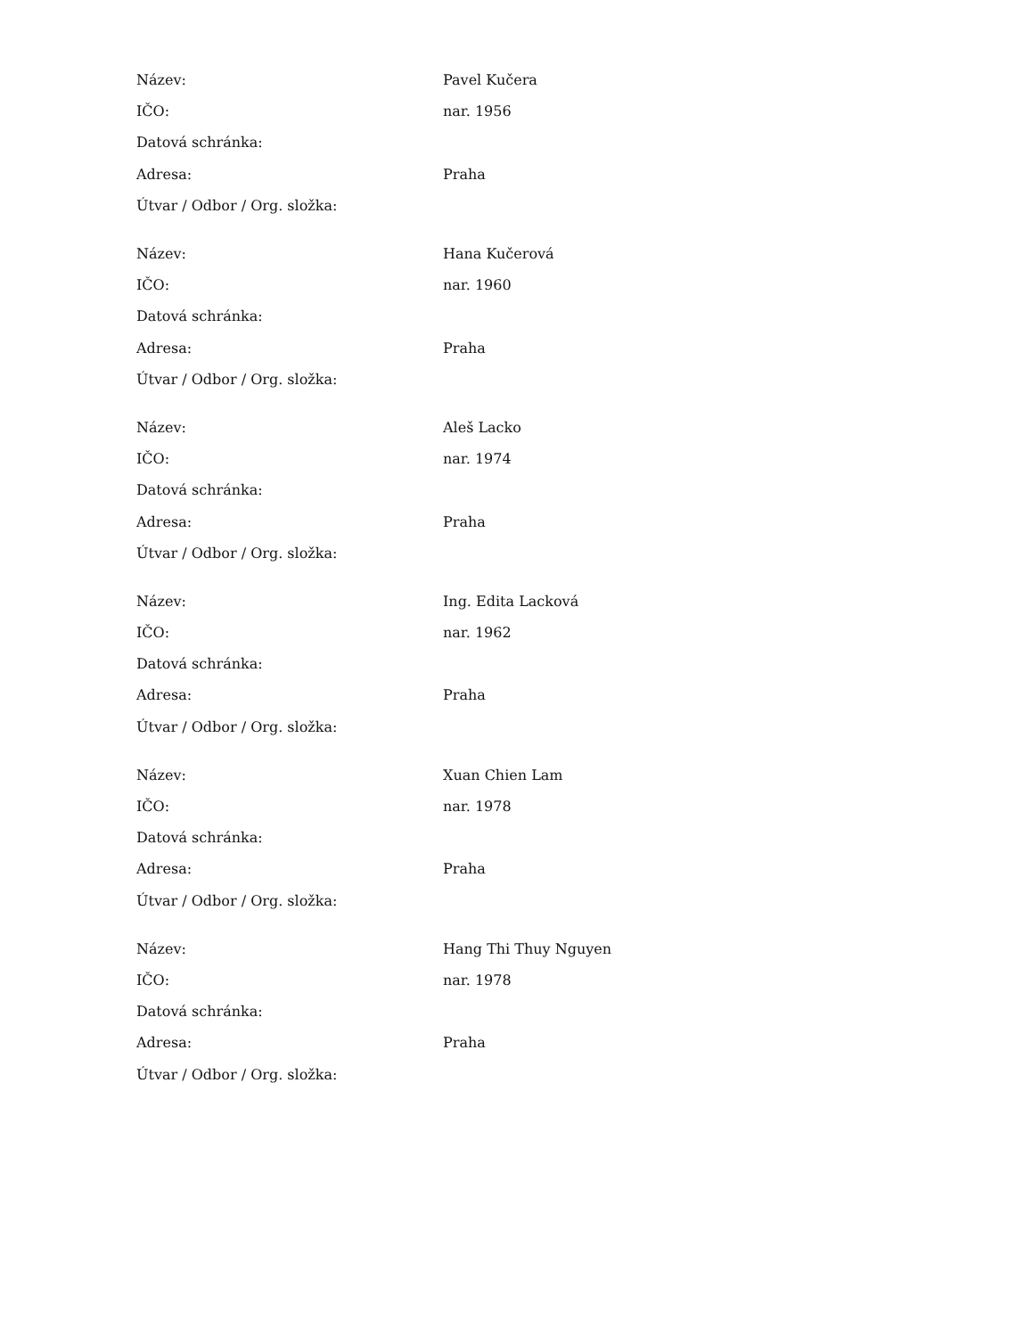| Název: | Pavel Kučera |
| IČO: | nar. 1956 |
| Datová schránka: | |
| Adresa: | Praha |
| Útvar / Odbor / Org. složka: | |
| Název: | Hana Kučerová |
| IČO: | nar. 1960 |
| Datová schránka: | |
| Adresa: | Praha |
| Útvar / Odbor / Org. složka: | |
| Název: | Aleš Lacko |
| IČO: | nar. 1974 |
| Datová schránka: | |
| Adresa: | Praha |
| Útvar / Odbor / Org. složka: | |
| Název: | Ing. Edita Lacková |
| IČO: | nar. 1962 |
| Datová schránka: | |
| Adresa: | Praha |
| Útvar / Odbor / Org. složka: | |
| Název: | Xuan Chien Lam |
| IČO: | nar. 1978 |
| Datová schránka: | |
| Adresa: | Praha |
| Útvar / Odbor / Org. složka: | |
| Název: | Hang Thi Thuy Nguyen |
| IČO: | nar. 1978 |
| Datová schránka: | |
| Adresa: | Praha |
| Útvar / Odbor / Org. složka: | |